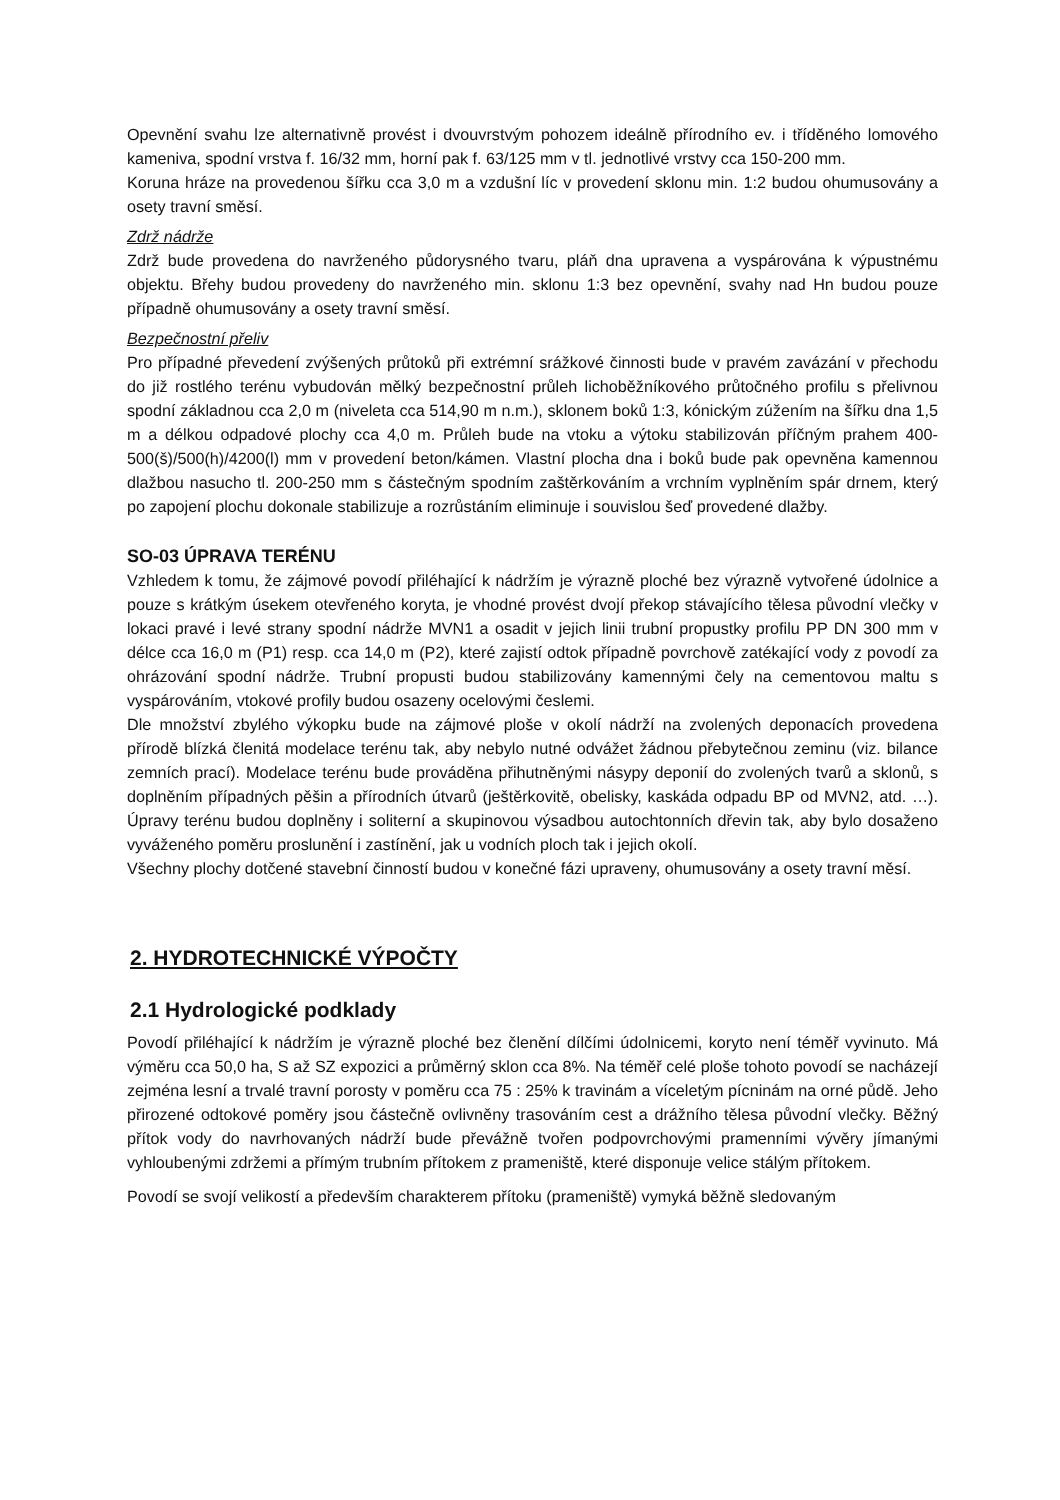Opevnění svahu lze alternativně provést i dvouvrstvým pohozem ideálně přírodního ev. i tříděného lomového kameniva, spodní vrstva f. 16/32 mm, horní pak f. 63/125 mm v tl. jednotlivé vrstvy cca 150-200 mm.
Koruna hráze na provedenou šířku cca 3,0 m a vzdušní líc v provedení sklonu min. 1:2 budou ohumusovány a osety travní směsí.
Zdrž nádrže
Zdrž bude provedena do navrženého půdorysného tvaru, pláň dna upravena a vyspárována k výpustnému objektu. Břehy budou provedeny do navrženého min. sklonu 1:3 bez opevnění, svahy nad Hn budou pouze případně ohumusovány a osety travní směsí.
Bezpečnostní přeliv
Pro případné převedení zvýšených průtoků při extrémní srážkové činnosti bude v pravém zavázání v přechodu do již rostlého terénu vybudován mělký bezpečnostní průleh lichoběžníkového průtočného profilu s přelivnou spodní základnou cca 2,0 m (niveleta cca 514,90 m n.m.), sklonem boků 1:3, kónickým zúžením na šířku dna 1,5 m a délkou odpadové plochy cca 4,0 m. Průleh bude na vtoku a výtoku stabilizován příčným prahem 400-500(š)/500(h)/4200(l) mm v provedení beton/kámen. Vlastní plocha dna i boků bude pak opevněna kamennou dlažbou nasucho tl. 200-250 mm s částečným spodním zaštěrkováním a vrchním vyplněním spár drnem, který po zapojení plochu dokonale stabilizuje a rozrůstáním eliminuje i souvislou šeď provedené dlažby.
SO-03 ÚPRAVA TERÉNU
Vzhledem k tomu, že zájmové povodí přiléhající k nádržím je výrazně ploché bez výrazně vytvořené údolnice a pouze s krátkým úsekem otevřeného koryta, je vhodné provést dvojí překop stávajícího tělesa původní vlečky v lokaci pravé i levé strany spodní nádrže MVN1 a osadit v jejich linii trubní propustky profilu PP DN 300 mm v délce cca 16,0 m (P1) resp. cca 14,0 m (P2), které zajistí odtok případně povrchově zatékající vody z povodí za ohrázování spodní nádrže. Trubní propusti budou stabilizovány kamennými čely na cementovou maltu s vyspárováním, vtokové profily budou osazeny ocelovými česlemi.
Dle množství zbylého výkopku bude na zájmové ploše v okolí nádrží na zvolených deponacích provedena přírodě blízká členitá modelace terénu tak, aby nebylo nutné odvážet žádnou přebytečnou zeminu (viz. bilance zemních prací). Modelace terénu bude prováděna přihutněnými násypy deponií do zvolených tvarů a sklonů, s doplněním případných pěšin a přírodních útvarů (ještěrkovitě, obelisky, kaskáda odpadu BP od MVN2, atd. …). Úpravy terénu budou doplněny i soliterní a skupinovou výsadbou autochtonních dřevin tak, aby bylo dosaženo vyváženého poměru proslunění i zastínění, jak u vodních ploch tak i jejich okolí.
Všechny plochy dotčené stavební činností budou v konečné fázi upraveny, ohumusovány a osety travní měsí.
2. HYDROTECHNICKÉ VÝPOČTY
2.1 Hydrologické podklady
Povodí přiléhající k nádržím je výrazně ploché bez členění dílčími údolnicemi, koryto není téměř vyvinuto. Má výměru cca 50,0 ha, S až SZ expozici a průměrný sklon cca 8%. Na téměř celé ploše tohoto povodí se nacházejí zejména lesní a trvalé travní porosty v poměru cca 75 : 25% k travinám a víceletým pícninám na orné půdě. Jeho přirozené odtokové poměry jsou částečně ovlivněny trasováním cest a drážního tělesa původní vlečky. Běžný přítok vody do navrhovaných nádrží bude převážně tvořen podpovrchovými pramenními vývěry jímanými vyhloubenými zdržemi a přímým trubním přítokem z prameniště, které disponuje velice stálým přítokem.
Povodí se svojí velikostí a především charakterem přítoku (prameniště) vymyká běžně sledovaným